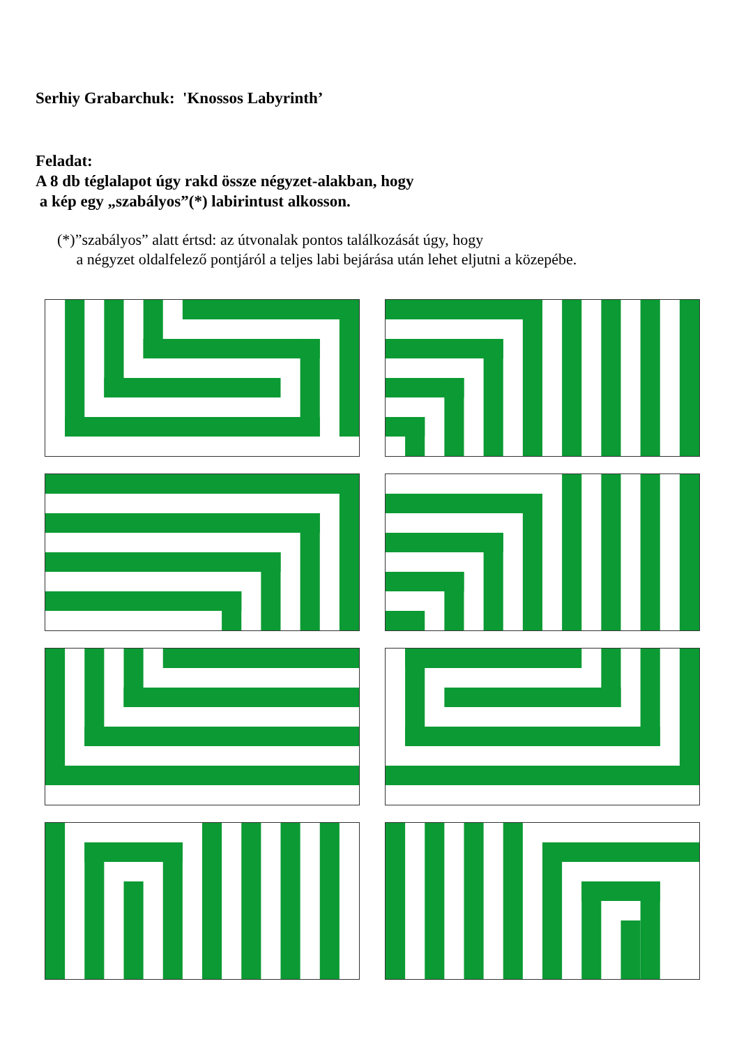Serhiy Grabarchuk: 'Knossos Labyrinth’
Feladat:
A 8 db téglalapot úgy rakd össze négyzet-alakban, hogy
a kép egy „szabályos”(*) labirintust alkosson.
(*)”szabályos” alatt értsd: az útvonalak pontos találkozását úgy, hogy
a négyzet oldalfelező pontjáról a teljes labi bejárása után lehet eljutni a közepébe.